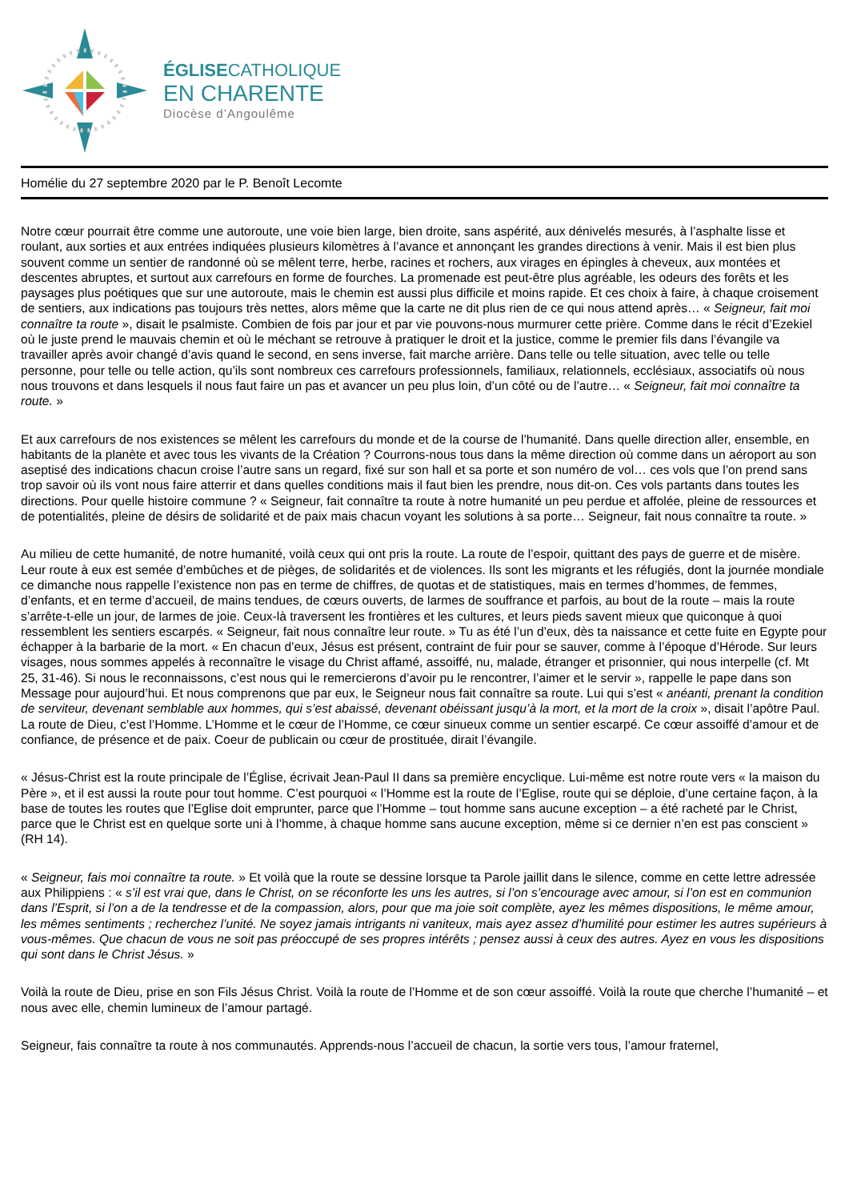ÉGLISECATHOLIQUE
EN CHARENTE
Diocèse d’Angoulême
Homélie du 27 septembre 2020 par le P. Benoît Lecomte
Notre cœur pourrait être comme une autoroute, une voie bien large, bien droite, sans aspérité, aux dénivelés mesurés, à l’asphalte lisse et roulant, aux sorties et aux entrées indiquées plusieurs kilomètres à l’avance et annonçant les grandes directions à venir. Mais il est bien plus souvent comme un sentier de randonné où se mêlent terre, herbe, racines et rochers, aux virages en épingles à cheveux, aux montées et descentes abruptes, et surtout aux carrefours en forme de fourches. La promenade est peut-être plus agréable, les odeurs des forêts et les paysages plus poétiques que sur une autoroute, mais le chemin est aussi plus difficile et moins rapide. Et ces choix à faire, à chaque croisement de sentiers, aux indications pas toujours très nettes, alors même que la carte ne dit plus rien de ce qui nous attend après… « Seigneur, fait moi connaître ta route », disait le psalmiste. Combien de fois par jour et par vie pouvons-nous murmurer cette prière. Comme dans le récit d’Ezekiel où le juste prend le mauvais chemin et où le méchant se retrouve à pratiquer le droit et la justice, comme le premier fils dans l’évangile va travailler après avoir changé d’avis quand le second, en sens inverse, fait marche arrière. Dans telle ou telle situation, avec telle ou telle personne, pour telle ou telle action, qu’ils sont nombreux ces carrefours professionnels, familiaux, relationnels, ecclésiaux, associatifs où nous nous trouvons et dans lesquels il nous faut faire un pas et avancer un peu plus loin, d’un côté ou de l’autre… « Seigneur, fait moi connaître ta route. »
Et aux carrefours de nos existences se mêlent les carrefours du monde et de la course de l’humanité. Dans quelle direction aller, ensemble, en habitants de la planète et avec tous les vivants de la Création ? Courrons-nous tous dans la même direction où comme dans un aéroport au son aseptisé des indications chacun croise l’autre sans un regard, fixé sur son hall et sa porte et son numéro de vol… ces vols que l’on prend sans trop savoir où ils vont nous faire atterrir et dans quelles conditions mais il faut bien les prendre, nous dit-on. Ces vols partants dans toutes les directions. Pour quelle histoire commune ? « Seigneur, fait connaître ta route à notre humanité un peu perdue et affolée, pleine de ressources et de potentialités, pleine de désirs de solidarité et de paix mais chacun voyant les solutions à sa porte… Seigneur, fait nous connaître ta route. »
Au milieu de cette humanité, de notre humanité, voilà ceux qui ont pris la route. La route de l’espoir, quittant des pays de guerre et de misère. Leur route à eux est semée d’embûches et de pièges, de solidarités et de violences. Ils sont les migrants et les réfugiés, dont la journée mondiale ce dimanche nous rappelle l’existence non pas en terme de chiffres, de quotas et de statistiques, mais en termes d’hommes, de femmes, d’enfants, et en terme d’accueil, de mains tendues, de cœurs ouverts, de larmes de souffrance et parfois, au bout de la route – mais la route s’arrête-t-elle un jour, de larmes de joie. Ceux-là traversent les frontières et les cultures, et leurs pieds savent mieux que quiconque à quoi ressemblent les sentiers escarpés. « Seigneur, fait nous connaître leur route. » Tu as été l’un d’eux, dès ta naissance et cette fuite en Egypte pour échapper à la barbarie de la mort. « En chacun d’eux, Jésus est présent, contraint de fuir pour se sauver, comme à l’époque d’Hérode. Sur leurs visages, nous sommes appelés à reconnaître le visage du Christ affamé, assoiffé, nu, malade, étranger et prisonnier, qui nous interpelle (cf. Mt 25, 31-46). Si nous le reconnaissons, c’est nous qui le remercierons d’avoir pu le rencontrer, l’aimer et le servir », rappelle le pape dans son Message pour aujourd’hui. Et nous comprenons que par eux, le Seigneur nous fait connaître sa route. Lui qui s’est « anéanti, prenant la condition de serviteur, devenant semblable aux hommes, qui s’est abaissé, devenant obéissant jusqu’à la mort, et la mort de la croix », disait l’apôtre Paul. La route de Dieu, c’est l’Homme. L’Homme et le cœur de l’Homme, ce cœur sinueux comme un sentier escarpé. Ce cœur assoiffé d’amour et de confiance, de présence et de paix. Coeur de publicain ou cœur de prostituée, dirait l’évangile.
« Jésus-Christ est la route principale de l’Église, écrivait Jean-Paul II dans sa première encyclique. Lui-même est notre route vers « la maison du Père », et il est aussi la route pour tout homme. C’est pourquoi « l’Homme est la route de l’Eglise, route qui se déploie, d’une certaine façon, à la base de toutes les routes que l’Eglise doit emprunter, parce que l’Homme – tout homme sans aucune exception – a été racheté par le Christ, parce que le Christ est en quelque sorte uni à l’homme, à chaque homme sans aucune exception, même si ce dernier n’en est pas conscient » (RH 14).
« Seigneur, fais moi connaître ta route. » Et voilà que la route se dessine lorsque ta Parole jaillit dans le silence, comme en cette lettre adressée aux Philippiens : « s’il est vrai que, dans le Christ, on se réconforte les uns les autres, si l’on s’encourage avec amour, si l’on est en communion dans l’Esprit, si l’on a de la tendresse et de la compassion, alors, pour que ma joie soit complète, ayez les mêmes dispositions, le même amour, les mêmes sentiments ; recherchez l’unité. Ne soyez jamais intrigants ni vaniteux, mais ayez assez d’humilité pour estimer les autres supérieurs à vous-mêmes. Que chacun de vous ne soit pas préoccupé de ses propres intérêts ; pensez aussi à ceux des autres. Ayez en vous les dispositions qui sont dans le Christ Jésus. »
Voilà la route de Dieu, prise en son Fils Jésus Christ. Voilà la route de l’Homme et de son cœur assoiffé. Voilà la route que cherche l’humanité – et nous avec elle, chemin lumineux de l’amour partagé.
Seigneur, fais connaître ta route à nos communautés. Apprends-nous l’accueil de chacun, la sortie vers tous, l’amour fraternel,